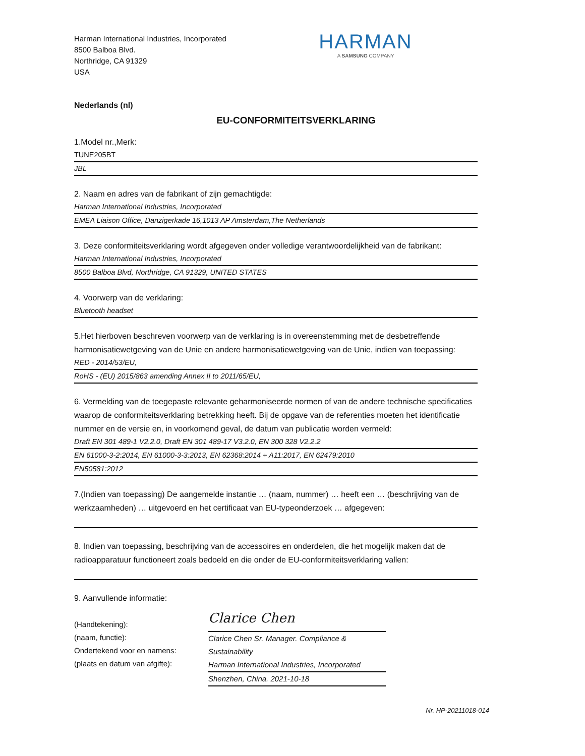Harman International Industries, Incorporated
8500 Balboa Blvd.
Northridge, CA 91329
USA
HARMAN
A SAMSUNG COMPANY
Nederlands (nl)
EU-CONFORMITEITSVERKLARING
1.Model nr.,Merk:
TUNE205BT
JBL
2. Naam en adres van de fabrikant of zijn gemachtigde:
Harman International Industries, Incorporated
EMEA Liaison Office, Danzigerkade 16,1013 AP Amsterdam,The Netherlands
3. Deze conformiteitsverklaring wordt afgegeven onder volledige verantwoordelijkheid van de fabrikant:
Harman International Industries, Incorporated
8500 Balboa Blvd, Northridge, CA 91329, UNITED STATES
4. Voorwerp van de verklaring:
Bluetooth headset
5.Het hierboven beschreven voorwerp van de verklaring is in overeenstemming met de desbetreffende harmonisatiewetgeving van de Unie en andere harmonisatiewetgeving van de Unie, indien van toepassing:
RED - 2014/53/EU,
RoHS - (EU) 2015/863 amending Annex II to 2011/65/EU,
6. Vermelding van de toegepaste relevante geharmoniseerde normen of van de andere technische specificaties waarop de conformiteitsverklaring betrekking heeft. Bij de opgave van de referenties moeten het identificatie nummer en de versie en, in voorkomend geval, de datum van publicatie worden vermeld:
Draft EN 301 489-1 V2.2.0, Draft EN 301 489-17 V3.2.0, EN 300 328 V2.2.2
EN 61000-3-2:2014, EN 61000-3-3:2013, EN 62368:2014 + A11:2017, EN 62479:2010
EN50581:2012
7.(Indien van toepassing) De aangemelde instantie … (naam, nummer) … heeft een … (beschrijving van de werkzaamheden) … uitgevoerd en het certificaat van EU-typeonderzoek … afgegeven:
8. Indien van toepassing, beschrijving van de accessoires en onderdelen, die het mogelijk maken dat de radioapparatuur functioneert zoals bedoeld en die onder de EU-conformiteitsverklaring vallen:
9. Aanvullende informatie:
(Handtekening):
(naam, functie):
Ondertekend voor en namens:
(plaats en datum van afgifte):
Clarice Chen
Clarice Chen Sr. Manager. Compliance & Sustainability
Harman International Industries, Incorporated
Shenzhen, China. 2021-10-18
Nr. HP-20211018-014